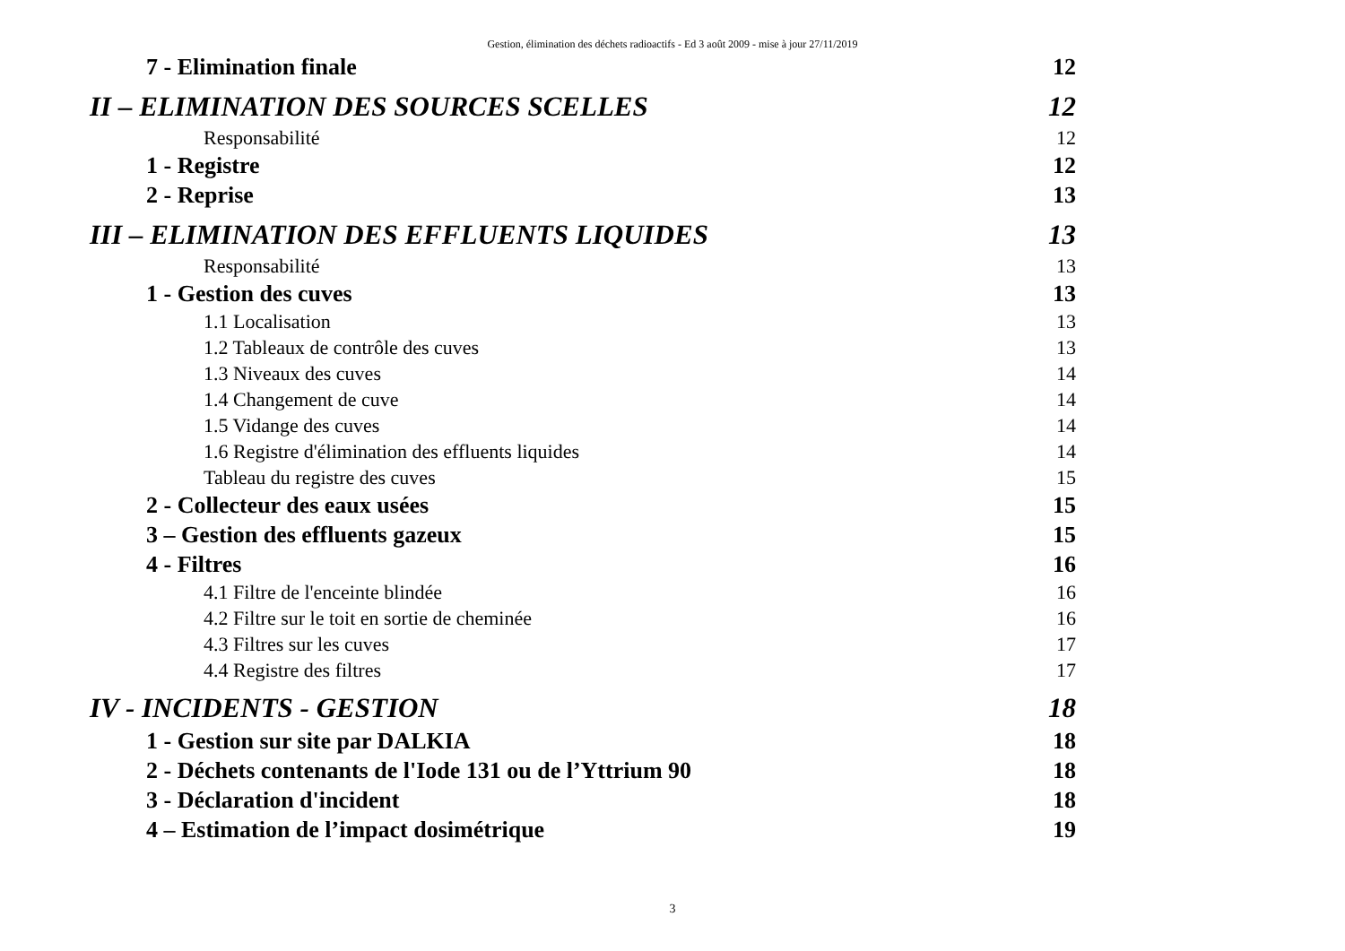Gestion, élimination des déchets radioactifs - Ed 3 août 2009 - mise à jour 27/11/2019
7 - Elimination finale 12
II – ELIMINATION DES SOURCES SCELLES 12
Responsabilité 12
1 - Registre 12
2 - Reprise 13
III – ELIMINATION DES EFFLUENTS LIQUIDES 13
Responsabilité 13
1 - Gestion des cuves 13
1.1 Localisation 13
1.2 Tableaux de contrôle des cuves 13
1.3 Niveaux des cuves 14
1.4 Changement de cuve 14
1.5 Vidange des cuves 14
1.6 Registre d'élimination des effluents liquides 14
Tableau du registre des cuves 15
2 - Collecteur des eaux usées 15
3 – Gestion des effluents gazeux 15
4 - Filtres 16
4.1 Filtre de l'enceinte blindée 16
4.2 Filtre sur le toit en sortie de cheminée 16
4.3 Filtres sur les cuves 17
4.4 Registre des filtres 17
IV - INCIDENTS - GESTION 18
1 - Gestion sur site par DALKIA 18
2 - Déchets contenants de l'Iode 131 ou de l’Yttrium 90 18
3 - Déclaration d'incident 18
4 – Estimation de l’impact dosimétrique 19
3